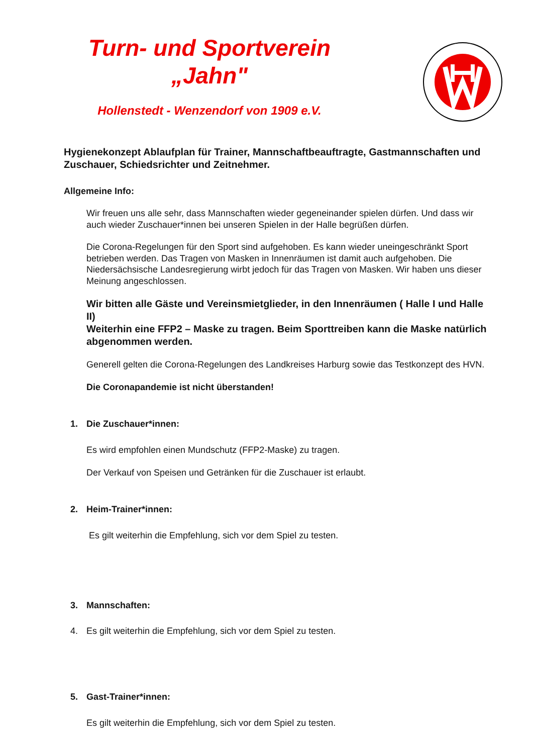Turn- und Sportverein
„Jahn"
Hollenstedt - Wenzendorf von 1909 e.V.
Hygienekonzept Ablaufplan für Trainer, Mannschaftbeauftragte, Gastmannschaften und Zuschauer, Schiedsrichter und Zeitnehmer.
Allgemeine Info:
Wir freuen uns alle sehr, dass Mannschaften wieder gegeneinander spielen dürfen. Und dass wir auch wieder Zuschauer*innen bei unseren Spielen in der Halle begrüßen dürfen.
Die Corona-Regelungen für den Sport sind aufgehoben. Es kann wieder uneingeschränkt Sport betrieben werden. Das Tragen von Masken in Innenräumen ist damit auch aufgehoben. Die Niedersächsische Landesregierung wirbt jedoch für das Tragen von Masken. Wir haben uns dieser Meinung angeschlossen.
Wir bitten alle Gäste und Vereinsmietglieder, in den Innenräumen ( Halle I und Halle II)
Weiterhin eine FFP2 – Maske zu tragen. Beim Sporttreiben kann die Maske natürlich abgenommen werden.
Generell gelten die Corona-Regelungen des Landkreises Harburg sowie das Testkonzept des HVN.
Die Coronapandemie ist nicht überstanden!
1. Die Zuschauer*innen:
Es wird empfohlen einen Mundschutz (FFP2-Maske) zu tragen.
Der Verkauf von Speisen und Getränken für die Zuschauer ist erlaubt.
2. Heim-Trainer*innen:
Es gilt weiterhin die Empfehlung, sich vor dem Spiel zu testen.
3. Mannschaften:
4. Es gilt weiterhin die Empfehlung, sich vor dem Spiel zu testen.
5. Gast-Trainer*innen:
Es gilt weiterhin die Empfehlung, sich vor dem Spiel zu testen.